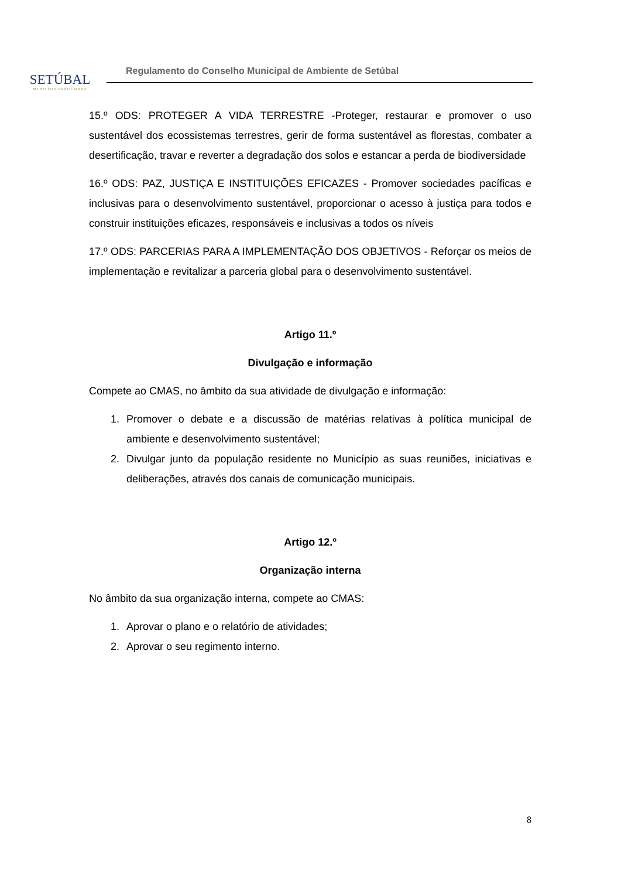SETÚBAL
MUNICÍPIO PARTICIPADO
Regulamento do Conselho Municipal de Ambiente de Setúbal
15.º ODS: PROTEGER A VIDA TERRESTRE -Proteger, restaurar e promover o uso sustentável dos ecossistemas terrestres, gerir de forma sustentável as florestas, combater a desertificação, travar e reverter a degradação dos solos e estancar a perda de biodiversidade
16.º ODS: PAZ, JUSTIÇA E INSTITUIÇÕES EFICAZES - Promover sociedades pacíficas e inclusivas para o desenvolvimento sustentável, proporcionar o acesso à justiça para todos e construir instituições eficazes, responsáveis e inclusivas a todos os níveis
17.º ODS: PARCERIAS PARA A IMPLEMENTAÇÃO DOS OBJETIVOS - Reforçar os meios de implementação e revitalizar a parceria global para o desenvolvimento sustentável.
Artigo 11.º
Divulgação e informação
Compete ao CMAS, no âmbito da sua atividade de divulgação e informação:
1. Promover o debate e a discussão de matérias relativas à política municipal de ambiente e desenvolvimento sustentável;
2. Divulgar junto da população residente no Município as suas reuniões, iniciativas e deliberações, através dos canais de comunicação municipais.
Artigo 12.º
Organização interna
No âmbito da sua organização interna, compete ao CMAS:
1. Aprovar o plano e o relatório de atividades;
2. Aprovar o seu regimento interno.
8